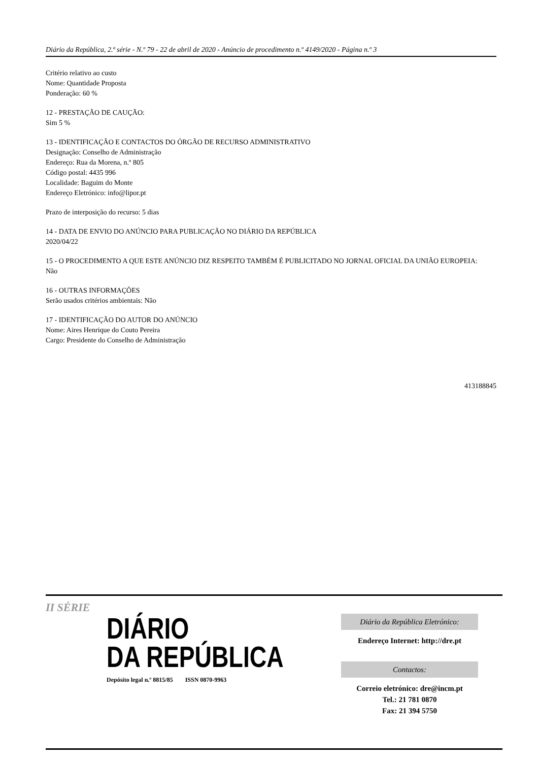Diário da República, 2.ª série - N.º 79 - 22 de abril de 2020 - Anúncio de procedimento n.º 4149/2020 - Página n.º 3
Critério relativo ao custo
Nome: Quantidade Proposta
Ponderação: 60 %
12 - PRESTAÇÃO DE CAUÇÃO:
Sim 5 %
13 - IDENTIFICAÇÃO E CONTACTOS DO ÓRGÃO DE RECURSO ADMINISTRATIVO
Designação: Conselho de Administração
Endereço: Rua da Morena, n.º 805
Código postal: 4435 996
Localidade: Baguim do Monte
Endereço Eletrónico: info@lipor.pt
Prazo de interposição do recurso: 5 dias
14 - DATA DE ENVIO DO ANÚNCIO PARA PUBLICAÇÃO NO DIÁRIO DA REPÚBLICA
2020/04/22
15 - O PROCEDIMENTO A QUE ESTE ANÚNCIO DIZ RESPEITO TAMBÉM É PUBLICITADO NO JORNAL OFICIAL DA UNIÃO EUROPEIA:
Não
16 - OUTRAS INFORMAÇÕES
Serão usados critérios ambientais: Não
17 - IDENTIFICAÇÃO DO AUTOR DO ANÚNCIO
Nome: Aires Henrique do Couto Pereira
Cargo: Presidente do Conselho de Administração
413188845
II SÉRIE
DIÁRIO
DA REPÚBLICA
Depósito legal n.º 8815/85 ISSN 0870-9963
Diário da República Eletrónico:
Endereço Internet: http://dre.pt
Contactos:
Correio eletrónico: dre@incm.pt
Tel.: 21 781 0870
Fax: 21 394 5750